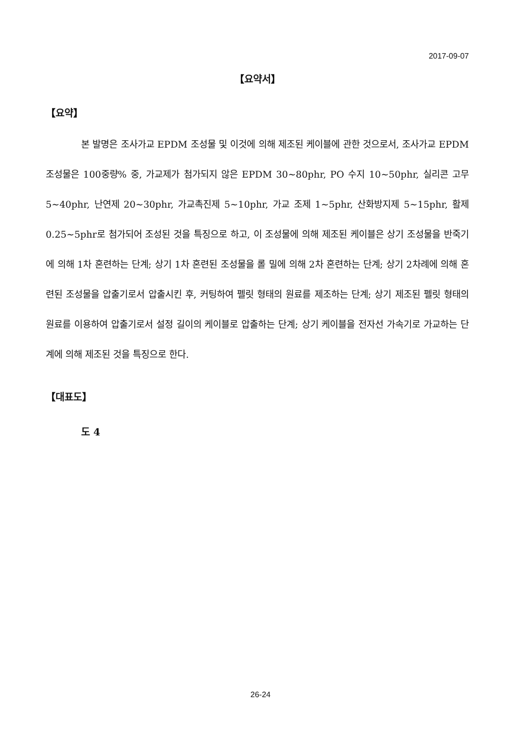2017-09-07
【요약서】
【요약】
본 발명은 조사가교 EPDM 조성물 및 이것에 의해 제조된 케이블에 관한 것으로서, 조사가교 EPDM 조성물은 100중량% 중, 가교제가 첨가되지 않은 EPDM 30~80phr, PO 수지 10~50phr, 실리콘 고무 5~40phr, 난연제 20~30phr, 가교촉진제 5~10phr, 가교 조제 1~5phr, 산화방지제 5~15phr, 활제 0.25~5phr로 첨가되어 조성된 것을 특징으로 하고, 이 조성물에 의해 제조된 케이블은 상기 조성물을 반죽기에 의해 1차 혼련하는 단계; 상기 1차 혼련된 조성물을 롤 밀에 의해 2차 혼련하는 단계; 상기 2차례에 의해 혼련된 조성물을 압출기로서 압출시킨 후, 커팅하여 펠릿 형태의 원료를 제조하는 단계; 상기 제조된 펠릿 형태의 원료를 이용하여 압출기로서 설정 길이의 케이블로 압출하는 단계; 상기 케이블을 전자선 가속기로 가교하는 단계에 의해 제조된 것을 특징으로 한다.
【대표도】
도 4
26-24